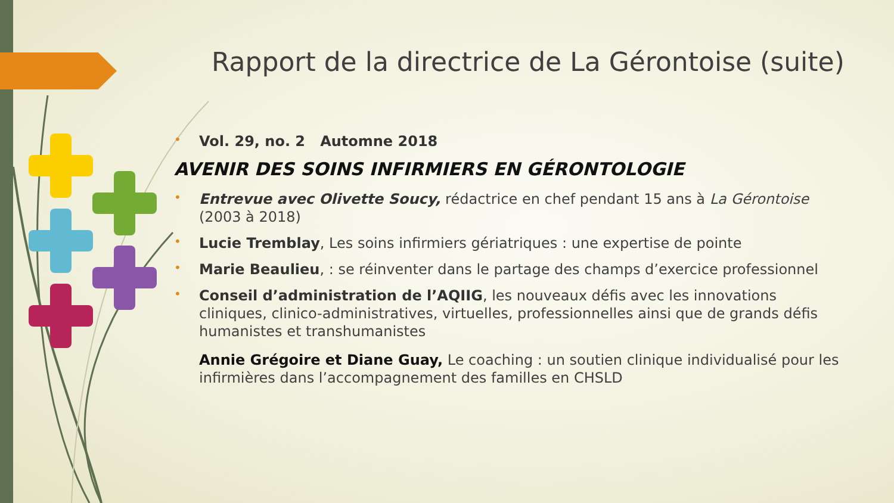Rapport de la directrice de La Gérontoise (suite)
•
Vol. 29, no. 2 Automne 2018
AVENIR DES SOINS INFIRMIERS EN GÉRONTOLOGIE
•
Entrevue avec Olivette Soucy, rédactrice en chef pendant 15 ans à La Gérontoise (2003 à 2018)
•
Lucie Tremblay, Les soins infirmiers gériatriques : une expertise de pointe
•
Marie Beaulieu, : se réinventer dans le partage des champs d’exercice professionnel
•
Conseil d’administration de l’AQIIG, les nouveaux défis avec les innovations cliniques, clinico-administratives, virtuelles, professionnelles ainsi que de grands défis humanistes et transhumanistes
Annie Grégoire et Diane Guay, Le coaching : un soutien clinique individualisé pour les infirmières dans l’accompagnement des familles en CHSLD